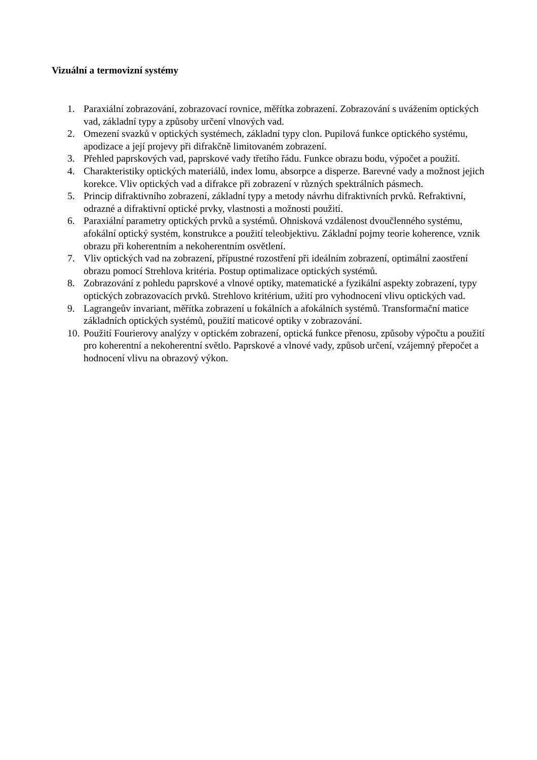Vizuální a termovizní systémy
1. Paraxiální zobrazování, zobrazovací rovnice, měřítka zobrazení. Zobrazování s uvážením optických vad, základní typy a způsoby určení vlnových vad.
2. Omezení svazků v optických systémech, základní typy clon. Pupilová funkce optického systému, apodizace a její projevy při difrakčně limitovaném zobrazení.
3. Přehled paprskových vad, paprskové vady třetího řádu. Funkce obrazu bodu, výpočet a použití.
4. Charakteristiky optických materiálů, index lomu, absorpce a disperze. Barevné vady a možnost jejich korekce. Vliv optických vad a difrakce při zobrazení v různých spektrálních pásmech.
5. Princip difraktivního zobrazení, základní typy a metody návrhu difraktivních prvků. Refraktivní, odrazné a difraktivní optické prvky, vlastnosti a možnosti použití.
6. Paraxiální parametry optických prvků a systémů. Ohnisková vzdálenost dvoučlenného systému, afokální optický systém, konstrukce a použití teleobjektivu. Základní pojmy teorie koherence, vznik obrazu při koherentním a nekoherentním osvětlení.
7. Vliv optických vad na zobrazení, přípustné rozostření při ideálním zobrazení, optimální zaostření obrazu pomocí Strehlova kritéria. Postup optimalizace optických systémů.
8. Zobrazování z pohledu paprskové a vlnové optiky, matematické a fyzikální aspekty zobrazení, typy optických zobrazovacích prvků. Strehlovo kritérium, užití pro vyhodnocení vlivu optických vad.
9. Lagrangeův invariant, měřítka zobrazení u fokálních a afokálních systémů. Transformační matice základních optických systémů, použití maticové optiky v zobrazování.
10. Použití Fourierovy analýzy v optickém zobrazení, optická funkce přenosu, způsoby výpočtu a použití pro koherentní a nekoherentní světlo. Paprskové a vlnové vady, způsob určení, vzájemný přepočet a hodnocení vlivu na obrazový výkon.